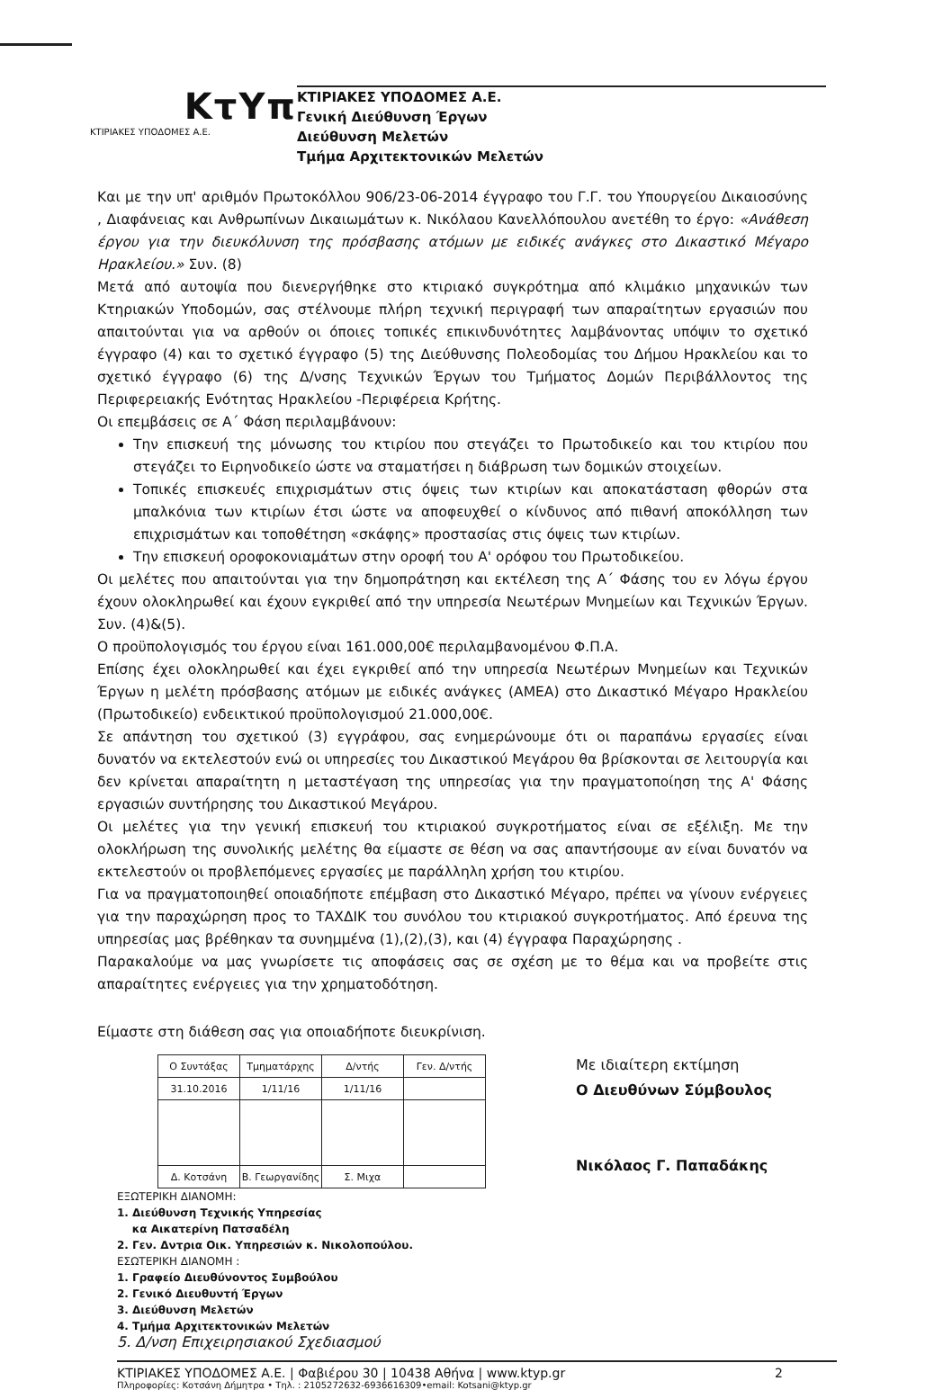KτYπ
ΚΤΙΡΙΑΚΕΣ ΥΠΟΔΟΜΕΣ Α.Ε.
ΚΤΙΡΙΑΚΕΣ ΥΠΟΔΟΜΕΣ Α.Ε.
Γενική Διεύθυνση Έργων
Διεύθυνση Μελετών
Τμήμα Αρχιτεκτονικών Μελετών
Και με την υπ' αριθμόν Πρωτοκόλλου 906/23-06-2014 έγγραφο του Γ.Γ. του Υπουργείου Δικαιοσύνης , Διαφάνειας και Ανθρωπίνων Δικαιωμάτων κ. Νικόλαου Κανελλόπουλου ανετέθη το έργο: «Ανάθεση έργου για την διευκόλυνση της πρόσβασης ατόμων με ειδικές ανάγκες στο Δικαστικό Μέγαρο Ηρακλείου.» Συν. (8)
Μετά από αυτοψία που διενεργήθηκε στο κτιριακό συγκρότημα από κλιμάκιο μηχανικών των Κτηριακών Υποδομών, σας στέλνουμε πλήρη τεχνική περιγραφή των απαραίτητων εργασιών που απαιτούνται για να αρθούν οι όποιες τοπικές επικινδυνότητες λαμβάνοντας υπόψιν το σχετικό έγγραφο (4) και το σχετικό έγγραφο (5) της Διεύθυνσης Πολεοδομίας του Δήμου Ηρακλείου και το σχετικό έγγραφο (6) της Δ/νσης Τεχνικών Έργων του Τμήματος Δομών Περιβάλλοντος της Περιφερειακής Ενότητας Ηρακλείου -Περιφέρεια Κρήτης.
Οι επεμβάσεις σε Α΄ Φάση περιλαμβάνουν:
Την επισκευή της μόνωσης του κτιρίου που στεγάζει το Πρωτοδικείο και του κτιρίου που στεγάζει το Ειρηνοδικείο ώστε να σταματήσει η διάβρωση των δομικών στοιχείων.
Τοπικές επισκευές επιχρισμάτων στις όψεις των κτιρίων και αποκατάσταση φθορών στα μπαλκόνια των κτιρίων έτσι ώστε να αποφευχθεί ο κίνδυνος από πιθανή αποκόλληση των επιχρισμάτων και τοποθέτηση «σκάφης» προστασίας στις όψεις των κτιρίων.
Την επισκευή οροφοκονιαμάτων στην οροφή του Α' ορόφου του Πρωτοδικείου.
Οι μελέτες που απαιτούνται για την δημοπράτηση και εκτέλεση της Α΄ Φάσης του εν λόγω έργου έχουν ολοκληρωθεί και έχουν εγκριθεί από την υπηρεσία Νεωτέρων Μνημείων και Τεχνικών Έργων. Συν. (4)&(5).
Ο προϋπολογισμός του έργου είναι 161.000,00€ περιλαμβανομένου Φ.Π.Α.
Επίσης έχει ολοκληρωθεί και έχει εγκριθεί από την υπηρεσία Νεωτέρων Μνημείων και Τεχνικών Έργων η μελέτη πρόσβασης ατόμων με ειδικές ανάγκες (ΑΜΕΑ) στο Δικαστικό Μέγαρο Ηρακλείου (Πρωτοδικείο) ενδεικτικού προϋπολογισμού 21.000,00€.
Σε απάντηση του σχετικού (3) εγγράφου, σας ενημερώνουμε ότι οι παραπάνω εργασίες είναι δυνατόν να εκτελεστούν ενώ οι υπηρεσίες του Δικαστικού Μεγάρου θα βρίσκονται σε λειτουργία και δεν κρίνεται απαραίτητη η μεταστέγαση της υπηρεσίας για την πραγματοποίηση της Α' Φάσης εργασιών συντήρησης του Δικαστικού Μεγάρου.
Οι μελέτες για την γενική επισκευή του κτιριακού συγκροτήματος είναι σε εξέλιξη. Με την ολοκλήρωση της συνολικής μελέτης θα είμαστε σε θέση να σας απαντήσουμε αν είναι δυνατόν να εκτελεστούν οι προβλεπόμενες εργασίες με παράλληλη χρήση του κτιρίου.
Για να πραγματοποιηθεί οποιαδήποτε επέμβαση στο Δικαστικό Μέγαρο, πρέπει να γίνουν ενέργειες για την παραχώρηση προς το ΤΑΧΔΙΚ του συνόλου του κτιριακού συγκροτήματος. Από έρευνα της υπηρεσίας μας βρέθηκαν τα συνημμένα (1),(2),(3), και (4) έγγραφα Παραχώρησης .
Παρακαλούμε να μας γνωρίσετε τις αποφάσεις σας σε σχέση με το θέμα και να προβείτε στις απαραίτητες ενέργειες για την χρηματοδότηση.
Είμαστε στη διάθεση σας για οποιαδήποτε διευκρίνιση.
| Ο Συντάξας | Τμηματάρχης | Δ/ντής | Γεν. Δ/ντής |
| 31.10.2016 | 1/11/16 | 1/11/16 | |
| Δ. Κοτσάνη | Β. Γεωργανίδης | Σ. Μιχα | |
Με ιδιαίτερη εκτίμηση
Ο Διευθύνων Σύμβουλος
Νικόλαος Γ. Παπαδάκης
ΕΞΩΤΕΡΙΚΗ ΔΙΑΝΟΜΗ:
1. Διεύθυνση Τεχνικής Υπηρεσίας
κα Αικατερίνη Πατσαδέλη
2. Γεν. Δντρια Οικ. Υπηρεσιών κ. Νικολοπούλου.
ΕΣΩΤΕΡΙΚΗ ΔΙΑΝΟΜΗ :
1. Γραφείο Διευθύνοντος Συμβούλου
2. Γενικό Διευθυντή Έργων
3. Διεύθυνση Μελετών
4. Τμήμα Αρχιτεκτονικών Μελετών
5. Δ/νση Επιχειρησιακού Σχεδιασμού
ΚΤΙΡΙΑΚΕΣ ΥΠΟΔΟΜΕΣ Α.Ε. | Φαβιέρου 30 | 10438 Αθήνα | www.ktyp.gr 2
Πληροφορίες: Κοτσάνη Δήμητρα • Τηλ. : 2105272632-6936616309•email: Kotsani@ktyp.gr